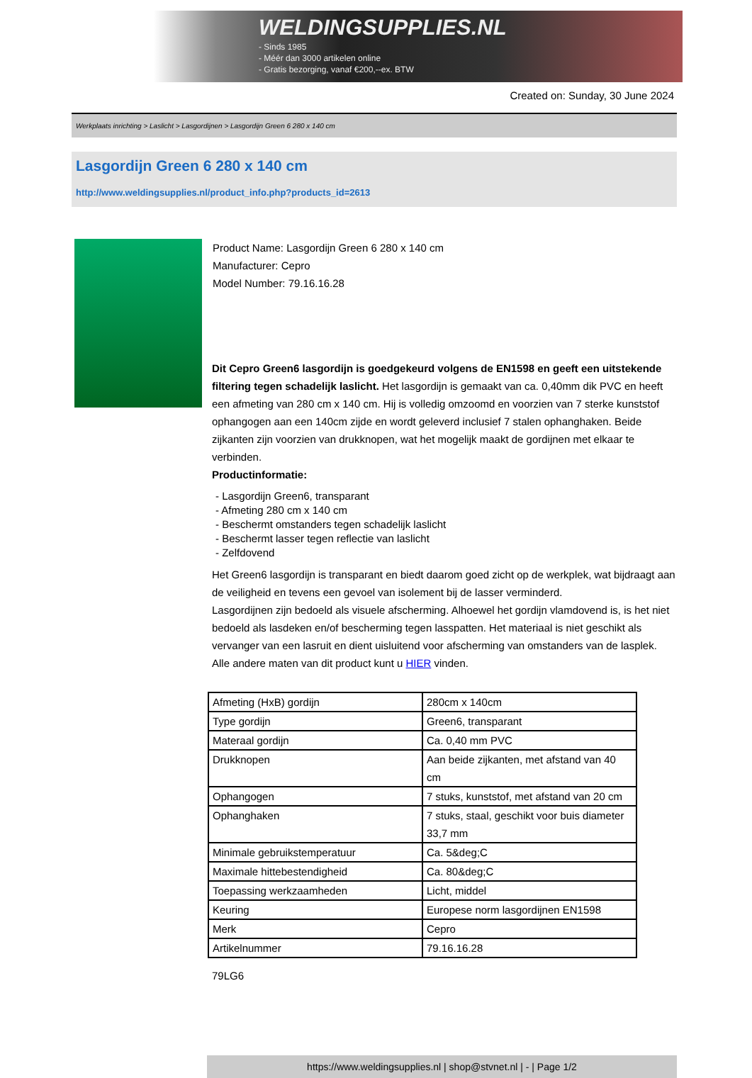WELDINGSUPPLIES.NL
- Sinds 1985
- Méér dan 3000 artikelen online
- Gratis bezorging, vanaf €200,--ex. BTW
Created on: Sunday, 30 June 2024
Werkplaats inrichting > Laslicht > Lasgordijnen > Lasgordijn Green 6 280 x 140 cm
Lasgordijn Green 6 280 x 140 cm
http://www.weldingsupplies.nl/product_info.php?products_id=2613
Product Name: Lasgordijn Green 6 280 x 140 cm
Manufacturer: Cepro
Model Number: 79.16.16.28
Dit Cepro Green6 lasgordijn is goedgekeurd volgens de EN1598 en geeft een uitstekende filtering tegen schadelijk laslicht. Het lasgordijn is gemaakt van ca. 0,40mm dik PVC en heeft een afmeting van 280 cm x 140 cm. Hij is volledig omzoomd en voorzien van 7 sterke kunststof ophangogen aan een 140cm zijde en wordt geleverd inclusief 7 stalen ophanghaken. Beide zijkanten zijn voorzien van drukknopen, wat het mogelijk maakt de gordijnen met elkaar te verbinden.
Productinformatie:
- Lasgordijn Green6, transparant
- Afmeting 280 cm x 140 cm
- Beschermt omstanders tegen schadelijk laslicht
- Beschermt lasser tegen reflectie van laslicht
- Zelfdovend
Het Green6 lasgordijn is transparant en biedt daarom goed zicht op de werkplek, wat bijdraagt aan de veiligheid en tevens een gevoel van isolement bij de lasser verminderd.
Lasgordijnen zijn bedoeld als visuele afscherming. Alhoewel het gordijn vlamdovend is, is het niet bedoeld als lasdeken en/of bescherming tegen lasspatten. Het materiaal is niet geschikt als vervanger van een lasruit en dient uisluitend voor afscherming van omstanders van de lasplek.
Alle andere maten van dit product kunt u HIER vinden.
| Afmeting (HxB) gordijn | 280cm x 140cm |
| Type gordijn | Green6, transparant |
| Materaal gordijn | Ca. 0,40 mm PVC |
| Drukknopen | Aan beide zijkanten, met afstand van 40 cm |
| Ophangogen | 7 stuks, kunststof, met afstand van 20 cm |
| Ophanghaken | 7 stuks, staal, geschikt voor buis diameter 33,7 mm |
| Minimale gebruikstemperatuur | Ca. 5&deg;C |
| Maximale hittebestendigheid | Ca. 80&deg;C |
| Toepassing werkzaamheden | Licht, middel |
| Keuring | Europese norm lasgordijnen EN1598 |
| Merk | Cepro |
| Artikelnummer | 79.16.16.28 |
79LG6
https://www.weldingsupplies.nl | shop@stvnet.nl | - | Page 1/2